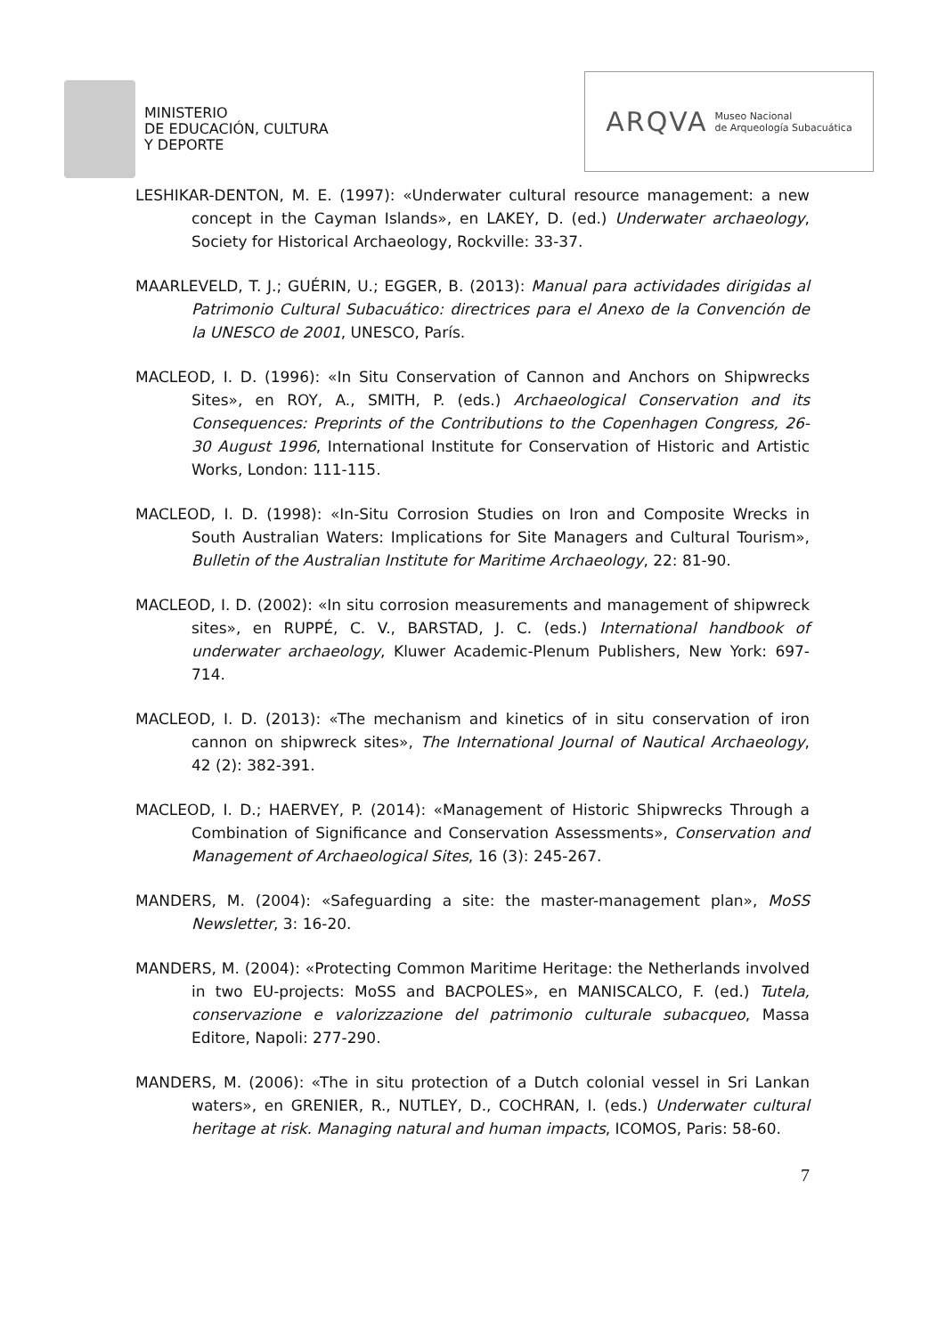MINISTERIO
DE EDUCACIÓN, CULTURA
Y DEPORTE
ARQVA Museo Nacional
de Arqueología Subacuática
LESHIKAR-DENTON, M. E. (1997): «Underwater cultural resource management: a new concept in the Cayman Islands», en LAKEY, D. (ed.) Underwater archaeology, Society for Historical Archaeology, Rockville: 33-37.
MAARLEVELD, T. J.; GUÉRIN, U.; EGGER, B. (2013): Manual para actividades dirigidas al Patrimonio Cultural Subacuático: directrices para el Anexo de la Convención de la UNESCO de 2001, UNESCO, París.
MACLEOD, I. D. (1996): «In Situ Conservation of Cannon and Anchors on Shipwrecks Sites», en ROY, A., SMITH, P. (eds.) Archaeological Conservation and its Consequences: Preprints of the Contributions to the Copenhagen Congress, 26-30 August 1996, International Institute for Conservation of Historic and Artistic Works, London: 111-115.
MACLEOD, I. D. (1998): «In-Situ Corrosion Studies on Iron and Composite Wrecks in South Australian Waters: Implications for Site Managers and Cultural Tourism», Bulletin of the Australian Institute for Maritime Archaeology, 22: 81-90.
MACLEOD, I. D. (2002): «In situ corrosion measurements and management of shipwreck sites», en RUPPÉ, C. V., BARSTAD, J. C. (eds.) International handbook of underwater archaeology, Kluwer Academic-Plenum Publishers, New York: 697-714.
MACLEOD, I. D. (2013): «The mechanism and kinetics of in situ conservation of iron cannon on shipwreck sites», The International Journal of Nautical Archaeology, 42 (2): 382-391.
MACLEOD, I. D.; HAERVEY, P. (2014): «Management of Historic Shipwrecks Through a Combination of Significance and Conservation Assessments», Conservation and Management of Archaeological Sites, 16 (3): 245-267.
MANDERS, M. (2004): «Safeguarding a site: the master-management plan», MoSS Newsletter, 3: 16-20.
MANDERS, M. (2004): «Protecting Common Maritime Heritage: the Netherlands involved in two EU-projects: MoSS and BACPOLES», en MANISCALCO, F. (ed.) Tutela, conservazione e valorizzazione del patrimonio culturale subacqueo, Massa Editore, Napoli: 277-290.
MANDERS, M. (2006): «The in situ protection of a Dutch colonial vessel in Sri Lankan waters», en GRENIER, R., NUTLEY, D., COCHRAN, I. (eds.) Underwater cultural heritage at risk. Managing natural and human impacts, ICOMOS, Paris: 58-60.
7